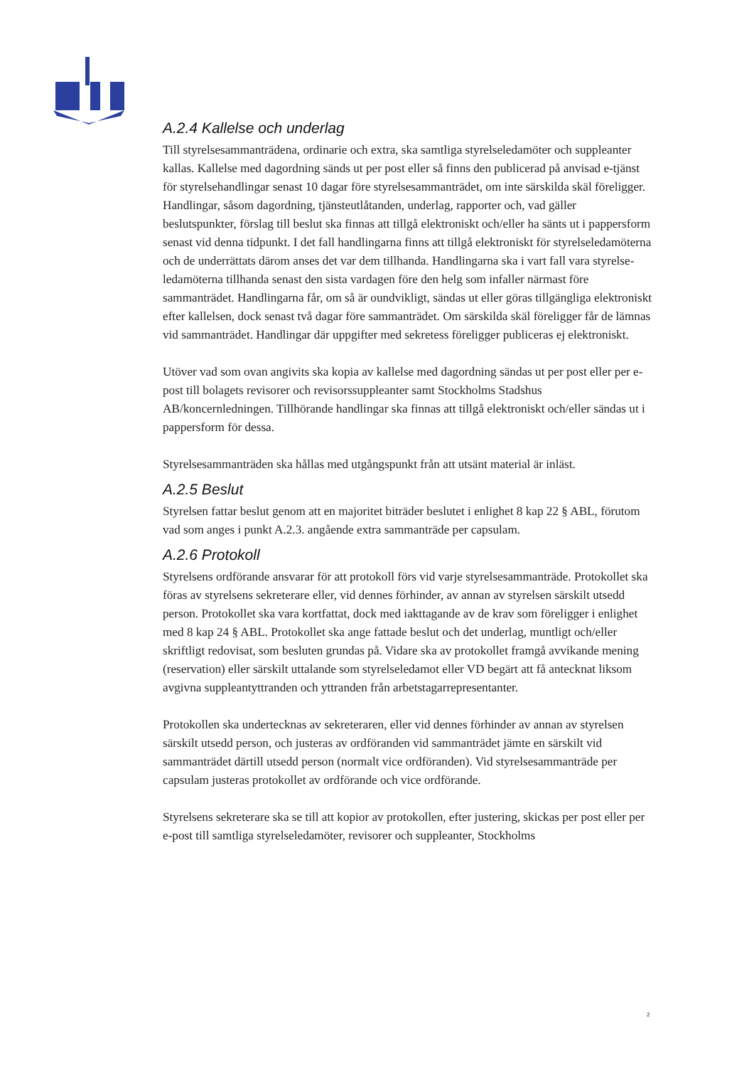A.2.4 Kallelse och underlag
Till styrelsesammanträdena, ordinarie och extra, ska samtliga styrelseledamöter och suppleanter kallas. Kallelse med dagordning sänds ut per post eller så finns den publicerad på anvisad e-tjänst för styrelsehandlingar senast 10 dagar före styrelsesammanträdet, om inte särskilda skäl föreligger. Handlingar, såsom dagordning, tjänsteutlåtanden, underlag, rapporter och, vad gäller beslutspunkter, förslag till beslut ska finnas att tillgå elektroniskt och/eller ha sänts ut i pappersform senast vid denna tidpunkt. I det fall handlingarna finns att tillgå elektroniskt för styrelseledamöterna och de underrättats därom anses det var dem tillhanda. Handlingarna ska i vart fall vara styrelse-ledamöterna tillhanda senast den sista vardagen före den helg som infaller närmast före sammanträdet. Handlingarna får, om så är oundvikligt, sändas ut eller göras tillgängliga elektroniskt efter kallelsen, dock senast två dagar före sammanträdet. Om särskilda skäl föreligger får de lämnas vid sammanträdet. Handlingar där uppgifter med sekretess föreligger publiceras ej elektroniskt.
Utöver vad som ovan angivits ska kopia av kallelse med dagordning sändas ut per post eller per e-post till bolagets revisorer och revisorssuppleanter samt Stockholms Stadshus AB/koncernledningen. Tillhörande handlingar ska finnas att tillgå elektroniskt och/eller sändas ut i pappersform för dessa.
Styrelsesammanträden ska hållas med utgångspunkt från att utsänt material är inläst.
A.2.5 Beslut
Styrelsen fattar beslut genom att en majoritet biträder beslutet i enlighet 8 kap 22 § ABL, förutom vad som anges i punkt A.2.3. angående extra sammanträde per capsulam.
A.2.6 Protokoll
Styrelsens ordförande ansvarar för att protokoll förs vid varje styrelsesammanträde. Protokollet ska föras av styrelsens sekreterare eller, vid dennes förhinder, av annan av styrelsen särskilt utsedd person. Protokollet ska vara kortfattat, dock med iakttagande av de krav som föreligger i enlighet med 8 kap 24 § ABL. Protokollet ska ange fattade beslut och det underlag, muntligt och/eller skriftligt redovisat, som besluten grundas på. Vidare ska av protokollet framgå avvikande mening (reservation) eller särskilt uttalande som styrelseledamot eller VD begärt att få antecknat liksom avgivna suppleantyttranden och yttranden från arbetstagarrepresentanter.
Protokollen ska undertecknas av sekreteraren, eller vid dennes förhinder av annan av styrelsen särskilt utsedd person, och justeras av ordföranden vid sammanträdet jämte en särskilt vid sammanträdet därtill utsedd person (normalt vice ordföranden). Vid styrelsesammanträde per capsulam justeras protokollet av ordförande och vice ordförande.
Styrelsens sekreterare ska se till att kopior av protokollen, efter justering, skickas per post eller per e-post till samtliga styrelseledamöter, revisorer och suppleanter, Stockholms
2